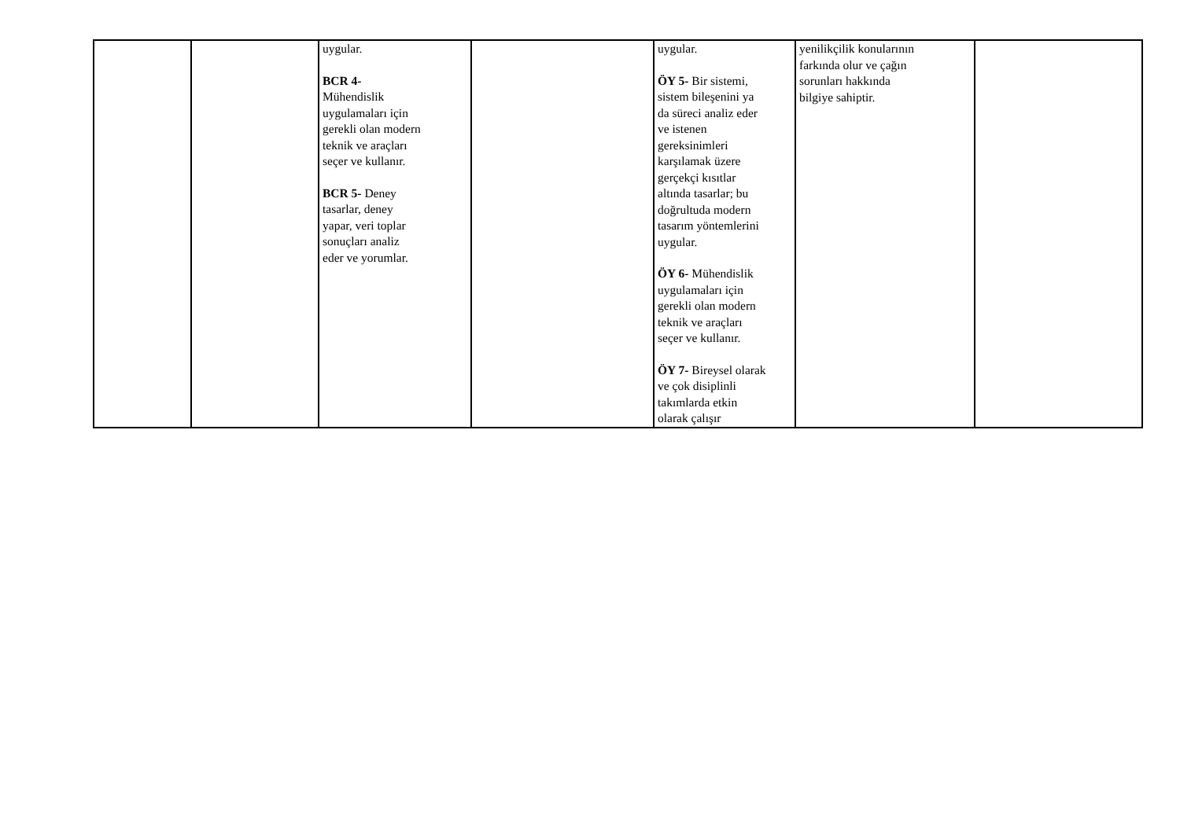| | | uygular. BCR 4- Mühendislik uygulamaları için gerekli olan modern teknik ve araçları seçer ve kullanır. BCR 5- Deney tasarlar, deney yapar, veri toplar sonuçları analiz eder ve yorumlar. | | uygular. ÖY 5- Bir sistemi, sistem bileşenini ya da süreci analiz eder ve istenen gereksinimleri karşılamak üzere gerçekçi kısıtlar altında tasarlar; bu doğrultuda modern tasarım yöntemlerini uygular. ÖY 6- Mühendislik uygulamaları için gerekli olan modern teknik ve araçları seçer ve kullanır. ÖY 7- Bireysel olarak ve çok disiplinli takımlarda etkin olarak çalışır | yenilikçilik konularının farkında olur ve çağın sorunları hakkında bilgiye sahiptir. | |